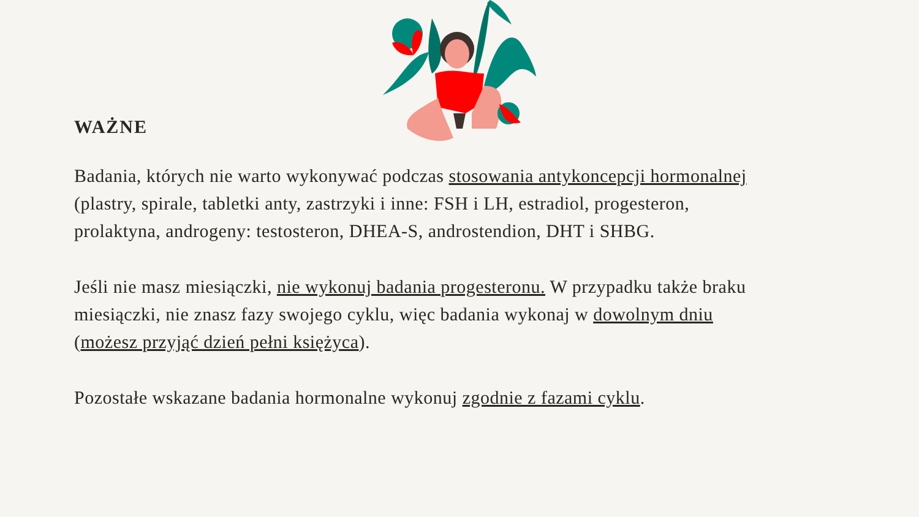WAŻNE
Badania, których nie warto wykonywać podczas stosowania antykoncepcji hormonalnej (plastry, spirale, tabletki anty, zastrzyki i inne: FSH i LH, estradiol, progesteron, prolaktyna, androgeny: testosteron, DHEA-S, androstendion, DHT i SHBG.
Jeśli nie masz miesiączki, nie wykonuj badania progesteronu. W przypadku także braku miesiączki, nie znasz fazy swojego cyklu, więc badania wykonaj w dowolnym dniu (możesz przyjąć dzień pełni księżyca).
Pozostałe wskazane badania hormonalne wykonuj zgodnie z fazami cyklu.